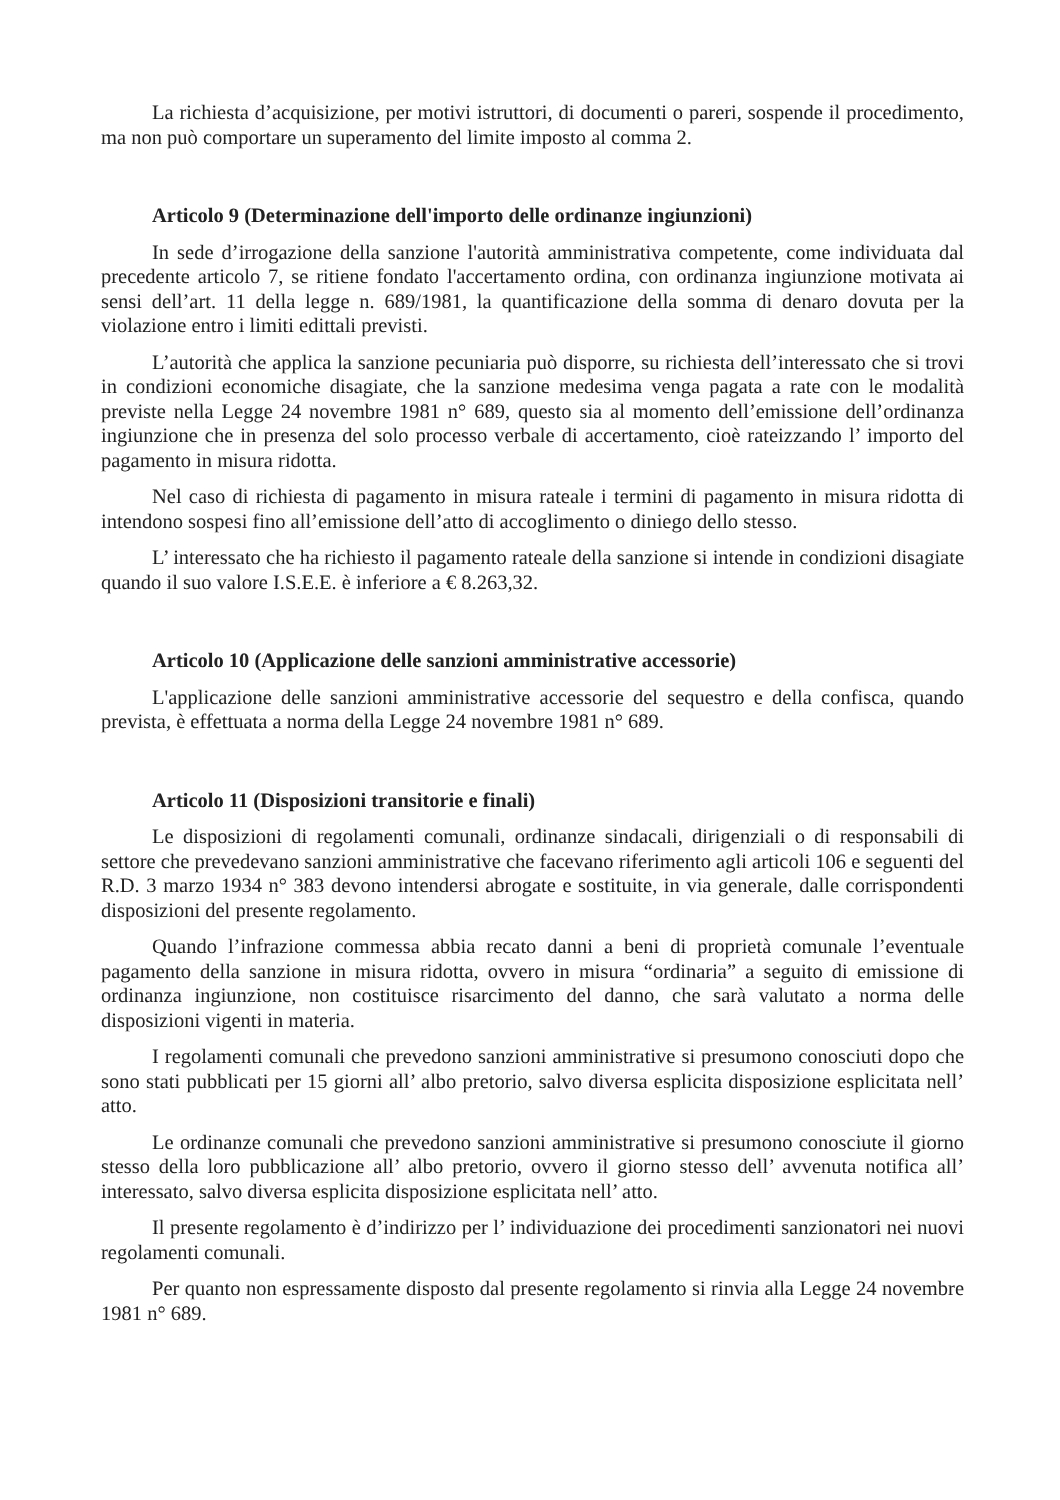La richiesta d’acquisizione, per motivi istruttori, di documenti o pareri, sospende il procedimento, ma non può comportare un superamento del limite imposto al comma 2.
Articolo 9 (Determinazione dell'importo delle ordinanze ingiunzioni)
In sede d’irrogazione della sanzione l'autorità amministrativa competente, come individuata dal precedente articolo 7, se ritiene fondato l'accertamento ordina, con ordinanza ingiunzione motivata ai sensi dell’art. 11 della legge n. 689/1981, la quantificazione della somma di denaro dovuta per la violazione entro i limiti edittali previsti.
L’autorità che applica la sanzione pecuniaria può disporre, su richiesta dell’interessato che si trovi in condizioni economiche disagiate, che la sanzione medesima venga pagata a rate con le modalità previste nella Legge 24 novembre 1981 n° 689, questo sia al momento dell’emissione dell’ordinanza ingiunzione che in presenza del solo processo verbale di accertamento, cioè rateizzando l’ importo del pagamento in misura ridotta.
Nel caso di richiesta di pagamento in misura rateale i termini di pagamento in misura ridotta di intendono sospesi fino all’emissione dell’atto di accoglimento o diniego dello stesso.
L’ interessato che ha richiesto il pagamento rateale della sanzione si intende in condizioni disagiate quando il suo valore I.S.E.E. è inferiore a € 8.263,32.
Articolo 10 (Applicazione delle sanzioni amministrative accessorie)
L'applicazione delle sanzioni amministrative accessorie del sequestro e della confisca, quando prevista, è effettuata a norma della Legge 24 novembre 1981 n° 689.
Articolo 11 (Disposizioni transitorie e finali)
Le disposizioni di regolamenti comunali, ordinanze sindacali, dirigenziali o di responsabili di settore che prevedevano sanzioni amministrative che facevano riferimento agli articoli 106 e seguenti del R.D. 3 marzo 1934 n° 383 devono intendersi abrogate e sostituite, in via generale, dalle corrispondenti disposizioni del presente regolamento.
Quando l’infrazione commessa abbia recato danni a beni di proprietà comunale l’eventuale pagamento della sanzione in misura ridotta, ovvero in misura “ordinaria” a seguito di emissione di ordinanza ingiunzione, non costituisce risarcimento del danno, che sarà valutato a norma delle disposizioni vigenti in materia.
I regolamenti comunali che prevedono sanzioni amministrative si presumono conosciuti dopo che sono stati pubblicati per 15 giorni all’ albo pretorio, salvo diversa esplicita disposizione esplicitata nell’ atto.
Le ordinanze comunali che prevedono sanzioni amministrative si presumono conosciute il giorno stesso della loro pubblicazione all’ albo pretorio, ovvero il giorno stesso dell’ avvenuta notifica all’ interessato, salvo diversa esplicita disposizione esplicitata nell’ atto.
Il presente regolamento è d’indirizzo per l’ individuazione dei procedimenti sanzionatori nei nuovi regolamenti comunali.
Per quanto non espressamente disposto dal presente regolamento si rinvia alla Legge 24 novembre 1981 n° 689.